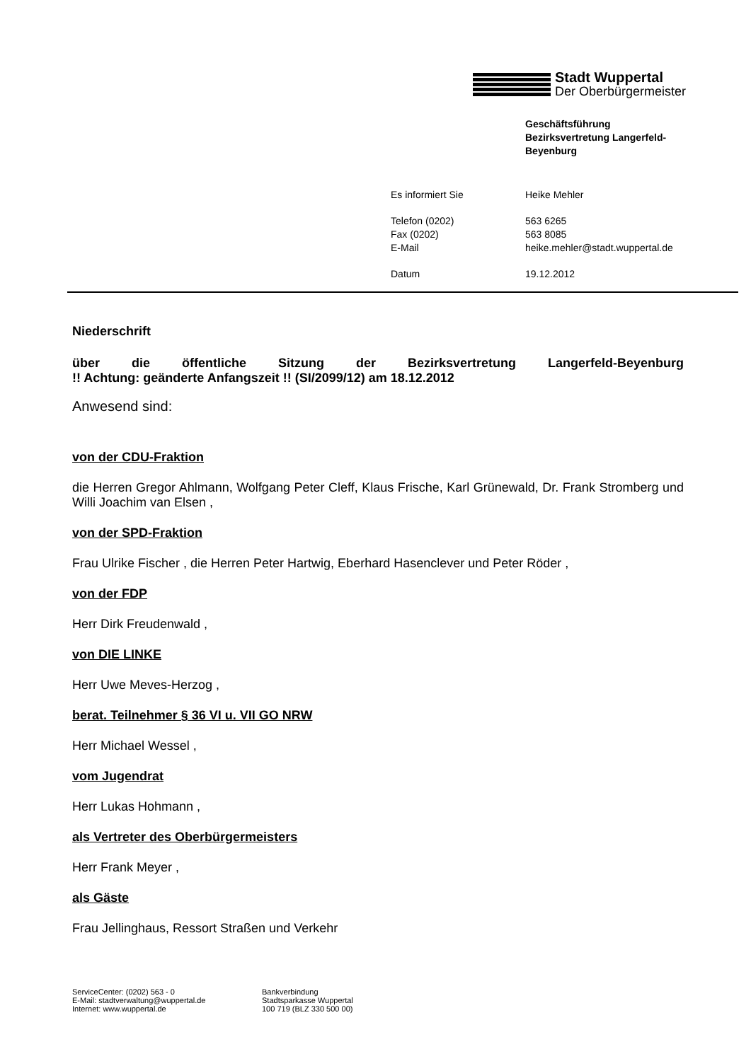Stadt Wuppertal
Der Oberbürgermeister
Geschäftsführung
Bezirksvertretung Langerfeld-
Beyenburg
| Es informiert Sie | Heike Mehler |
| Telefon (0202) | 563 6265 |
| Fax (0202) | 563 8085 |
| E-Mail | heike.mehler@stadt.wuppertal.de |
| Datum | 19.12.2012 |
Niederschrift
über die öffentliche Sitzung der Bezirksvertretung Langerfeld-Beyenburg
!! Achtung: geänderte Anfangszeit !! (SI/2099/12) am 18.12.2012
Anwesend sind:
von der CDU-Fraktion
die Herren Gregor Ahlmann, Wolfgang Peter Cleff, Klaus Frische, Karl Grünewald, Dr. Frank Stromberg und Willi Joachim van Elsen ,
von der SPD-Fraktion
Frau Ulrike Fischer , die Herren Peter Hartwig, Eberhard Hasenclever und Peter Röder ,
von der FDP
Herr Dirk Freudenwald ,
von DIE LINKE
Herr Uwe Meves-Herzog ,
berat. Teilnehmer § 36 VI u. VII GO NRW
Herr Michael Wessel ,
vom Jugendrat
Herr Lukas Hohmann ,
als Vertreter des Oberbürgermeisters
Herr Frank Meyer ,
als Gäste
Frau Jellinghaus, Ressort Straßen und Verkehr
ServiceCenter: (0202) 563 - 0
E-Mail: stadtverwaltung@wuppertal.de
Internet: www.wuppertal.de
Bankverbindung
Stadtsparkasse Wuppertal
100 719 (BLZ 330 500 00)